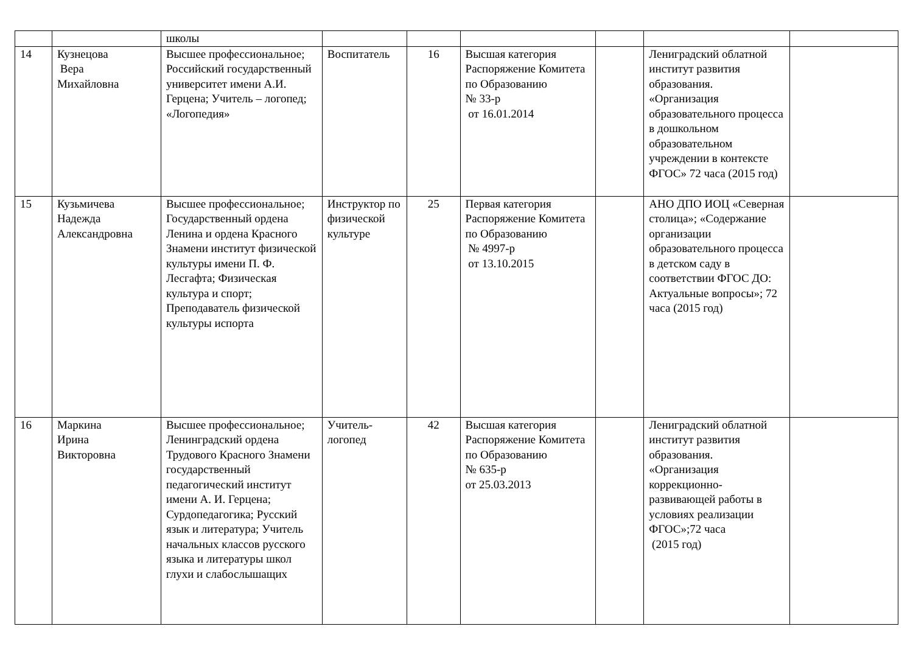| | | школы | | | | | | |
| 14 | Кузнецова Вера Михайловна | Высшее профессиональное; Российский государственный университет имени А.И. Герцена; Учитель – логопед; «Логопедия» | Воспитатель | 16 | Высшая категория Распоряжение Комитета по Образованию № 33-р от 16.01.2014 | | Лениградский облатной институт развития образования. «Организация образовательного процесса в дошкольном образовательном учреждении в контексте ФГОС» 72 часа (2015 год) | |
| 15 | Кузьмичева Надежда Александровна | Высшее профессиональное; Государственный ордена Ленина и ордена Красного Знамени институт физической культуры имени П. Ф. Лесгафта; Физическая культура и спорт; Преподаватель физической культуры испорта | Инструктор по физической культуре | 25 | Первая категория Распоряжение Комитета по Образованию № 4997-р от 13.10.2015 | | АНО ДПО ИОЦ «Северная столица»; «Содержание организации образовательного процесса в детском саду в соответствии ФГОС ДО: Актуальные вопросы»; 72 часа (2015 год) | |
| 16 | Маркина Ирина Викторовна | Высшее профессиональное; Ленинградский ордена Трудового Красного Знамени государственный педагогический институт имени А. И. Герцена; Сурдопедагогика; Русский язык и литература; Учитель начальных классов русского языка и литературы школ глухи и слабослышащих | Учитель-логопед | 42 | Высшая категория Распоряжение Комитета по Образованию № 635-р от 25.03.2013 | | Лениградский облатной институт развития образования. «Организация коррекционно-развивающей работы в условиях реализации ФГОС»;72 часа (2015 год) | |